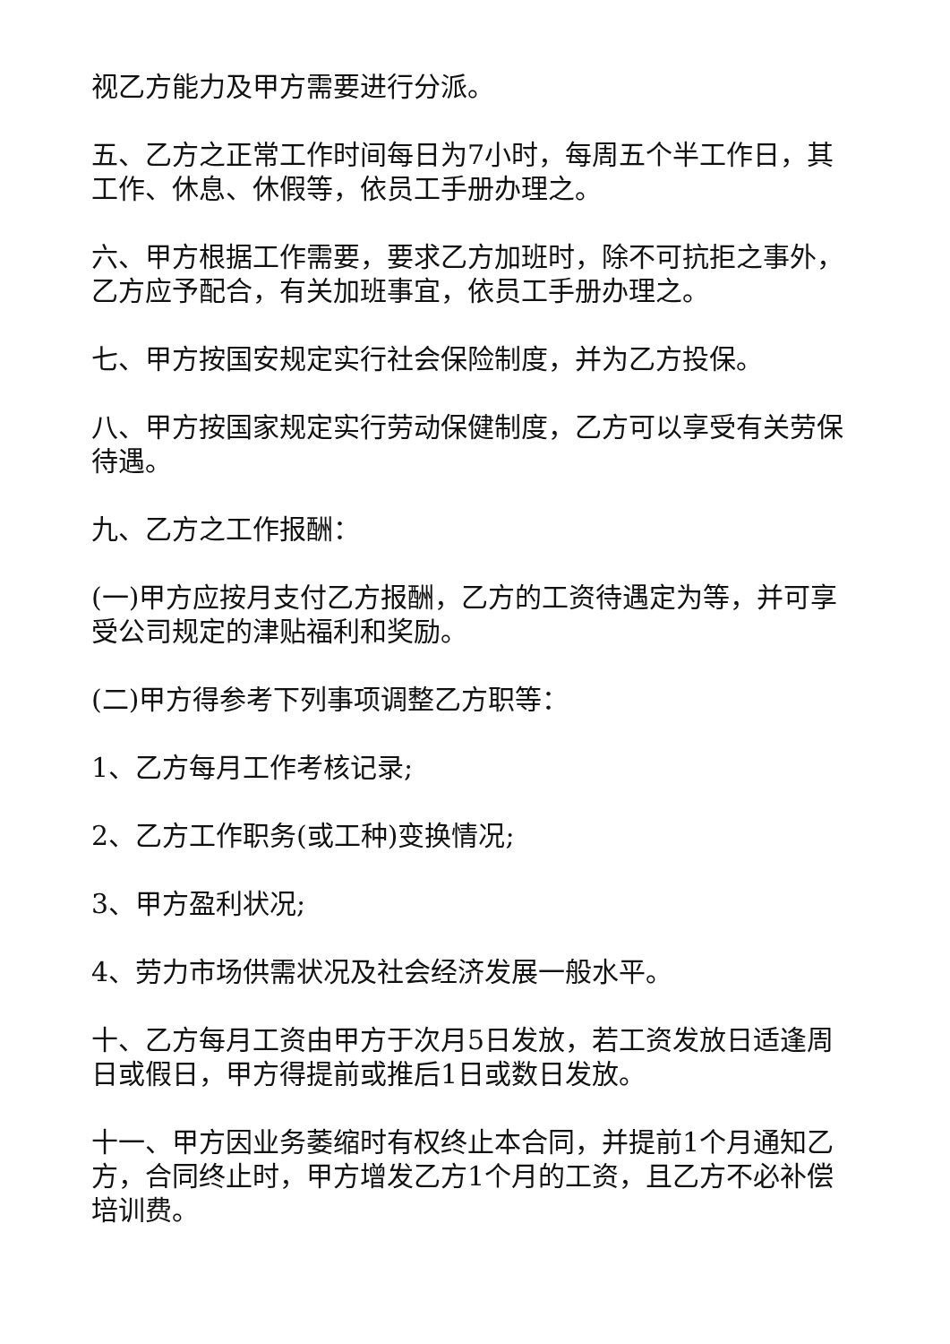视乙方能力及甲方需要进行分派。
五、乙方之正常工作时间每日为7小时，每周五个半工作日，其工作、休息、休假等，依员工手册办理之。
六、甲方根据工作需要，要求乙方加班时，除不可抗拒之事外，乙方应予配合，有关加班事宜，依员工手册办理之。
七、甲方按国安规定实行社会保险制度，并为乙方投保。
八、甲方按国家规定实行劳动保健制度，乙方可以享受有关劳保待遇。
九、乙方之工作报酬：
(一)甲方应按月支付乙方报酬，乙方的工资待遇定为等，并可享受公司规定的津贴福利和奖励。
(二)甲方得参考下列事项调整乙方职等：
1、乙方每月工作考核记录;
2、乙方工作职务(或工种)变换情况;
3、甲方盈利状况;
4、劳力市场供需状况及社会经济发展一般水平。
十、乙方每月工资由甲方于次月5日发放，若工资发放日适逢周日或假日，甲方得提前或推后1日或数日发放。
十一、甲方因业务萎缩时有权终止本合同，并提前1个月通知乙方，合同终止时，甲方增发乙方1个月的工资，且乙方不必补偿培训费。